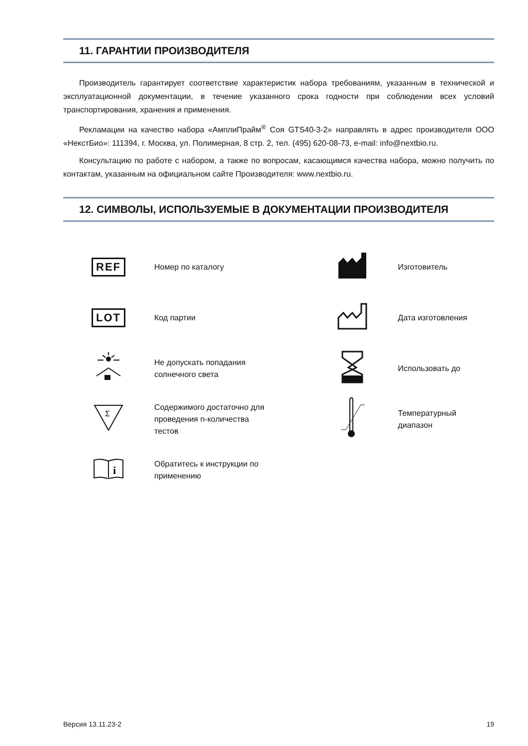11. ГАРАНТИИ ПРОИЗВОДИТЕЛЯ
Производитель гарантирует соответствие характеристик набора требованиям, указанным в технической и эксплуатационной документации, в течение указанного срока годности при соблюдении всех условий транспортирования, хранения и применения.
Рекламации на качество набора «АмплиПрайм<sup>®</sup> Соя GTS40-3-2» направлять в адрес производителя ООО «НекстБио»: 111394, г. Москва, ул. Полимерная, 8 стр. 2, тел. (495) 620-08-73, e-mail: info@nextbio.ru.
Консультацию по работе с набором, а также по вопросам, касающимся качества набора, можно получить по контактам, указанным на официальном сайте Производителя: www.nextbio.ru.
12. СИМВОЛЫ, ИСПОЛЬЗУЕМЫЕ В ДОКУМЕНТАЦИИ ПРОИЗВОДИТЕЛЯ
| REF | Номер по каталогу | | Изготовитель |
| LOT | Код партии | | Дата изготовления |
| | Не допускать попадания солнечного света | | Использовать до |
| Σ | Содержимого достаточно для проведения n-количества тестов | | Температурный диапазон |
| i | Обратитесь к инструкции по применению | | |
Версия 13.11.23-2 19